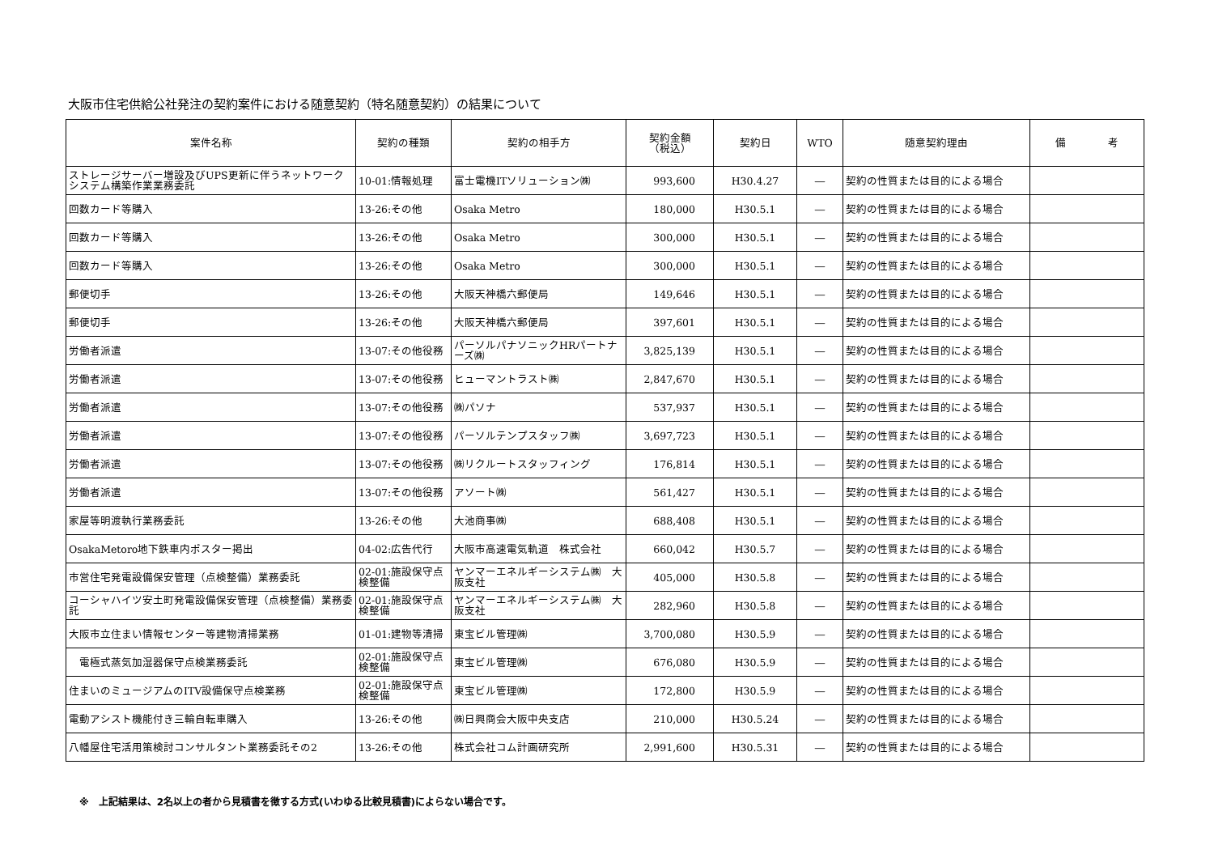大阪市住宅供給公社発注の契約案件における随意契約（特名随意契約）の結果について
| 案件名称 | 契約の種類 | 契約の相手方 | 契約金額 （税込） | 契約日 | WTO | 随意契約理由 | 備 考 |
| --- | --- | --- | --- | --- | --- | --- | --- |
| ストレージサーバー増設及びUPS更新に伴うネットワークシステム構築作業業務委託 | 10-01:情報処理 | 富士電機ITソリューション㈱ | 993,600 | H30.4.27 | ― | 契約の性質または目的による場合 | |
| 回数カード等購入 | 13-26:その他 | Osaka Metro | 180,000 | H30.5.1 | ― | 契約の性質または目的による場合 | |
| 回数カード等購入 | 13-26:その他 | Osaka Metro | 300,000 | H30.5.1 | ― | 契約の性質または目的による場合 | |
| 回数カード等購入 | 13-26:その他 | Osaka Metro | 300,000 | H30.5.1 | ― | 契約の性質または目的による場合 | |
| 郵便切手 | 13-26:その他 | 大阪天神橋六郵便局 | 149,646 | H30.5.1 | ― | 契約の性質または目的による場合 | |
| 郵便切手 | 13-26:その他 | 大阪天神橋六郵便局 | 397,601 | H30.5.1 | ― | 契約の性質または目的による場合 | |
| 労働者派遣 | 13-07:その他役務 | パーソルパナソニックHRパートナーズ㈱ | 3,825,139 | H30.5.1 | ― | 契約の性質または目的による場合 | |
| 労働者派遣 | 13-07:その他役務 | ヒューマントラスト㈱ | 2,847,670 | H30.5.1 | ― | 契約の性質または目的による場合 | |
| 労働者派遣 | 13-07:その他役務 | ㈱パソナ | 537,937 | H30.5.1 | ― | 契約の性質または目的による場合 | |
| 労働者派遣 | 13-07:その他役務 | パーソルテンプスタッフ㈱ | 3,697,723 | H30.5.1 | ― | 契約の性質または目的による場合 | |
| 労働者派遣 | 13-07:その他役務 | ㈱リクルートスタッフィング | 176,814 | H30.5.1 | ― | 契約の性質または目的による場合 | |
| 労働者派遣 | 13-07:その他役務 | アソート㈱ | 561,427 | H30.5.1 | ― | 契約の性質または目的による場合 | |
| 家屋等明渡執行業務委託 | 13-26:その他 | 大池商事㈱ | 688,408 | H30.5.1 | ― | 契約の性質または目的による場合 | |
| OsakaMetoro地下鉄車内ポスター掲出 | 04-02:広告代行 | 大阪市高速電気軌道 株式会社 | 660,042 | H30.5.7 | ― | 契約の性質または目的による場合 | |
| 市営住宅発電設備保安管理（点検整備）業務委託 | 02-01:施設保守点検整備 | ヤンマーエネルギーシステム㈱ 大阪支社 | 405,000 | H30.5.8 | ― | 契約の性質または目的による場合 | |
| コーシャハイツ安土町発電設備保安管理（点検整備）業務委託 | 02-01:施設保守点検整備 | ヤンマーエネルギーシステム㈱ 大阪支社 | 282,960 | H30.5.8 | ― | 契約の性質または目的による場合 | |
| 大阪市立住まい情報センター等建物清掃業務 | 01-01:建物等清掃 | 東宝ビル管理㈱ | 3,700,080 | H30.5.9 | ― | 契約の性質または目的による場合 | |
| 電極式蒸気加湿器保守点検業務委託 | 02-01:施設保守点検整備 | 東宝ビル管理㈱ | 676,080 | H30.5.9 | ― | 契約の性質または目的による場合 | |
| 住まいのミュージアムのITV設備保守点検業務 | 02-01:施設保守点検整備 | 東宝ビル管理㈱ | 172,800 | H30.5.9 | ― | 契約の性質または目的による場合 | |
| 電動アシスト機能付き三輪自転車購入 | 13-26:その他 | ㈱日興商会大阪中央支店 | 210,000 | H30.5.24 | ― | 契約の性質または目的による場合 | |
| 八幡屋住宅活用策検討コンサルタント業務委託その2 | 13-26:その他 | 株式会社コム計画研究所 | 2,991,600 | H30.5.31 | ― | 契約の性質または目的による場合 | |
※　上記結果は、2名以上の者から見積書を徴する方式(いわゆる比較見積書)によらない場合です。